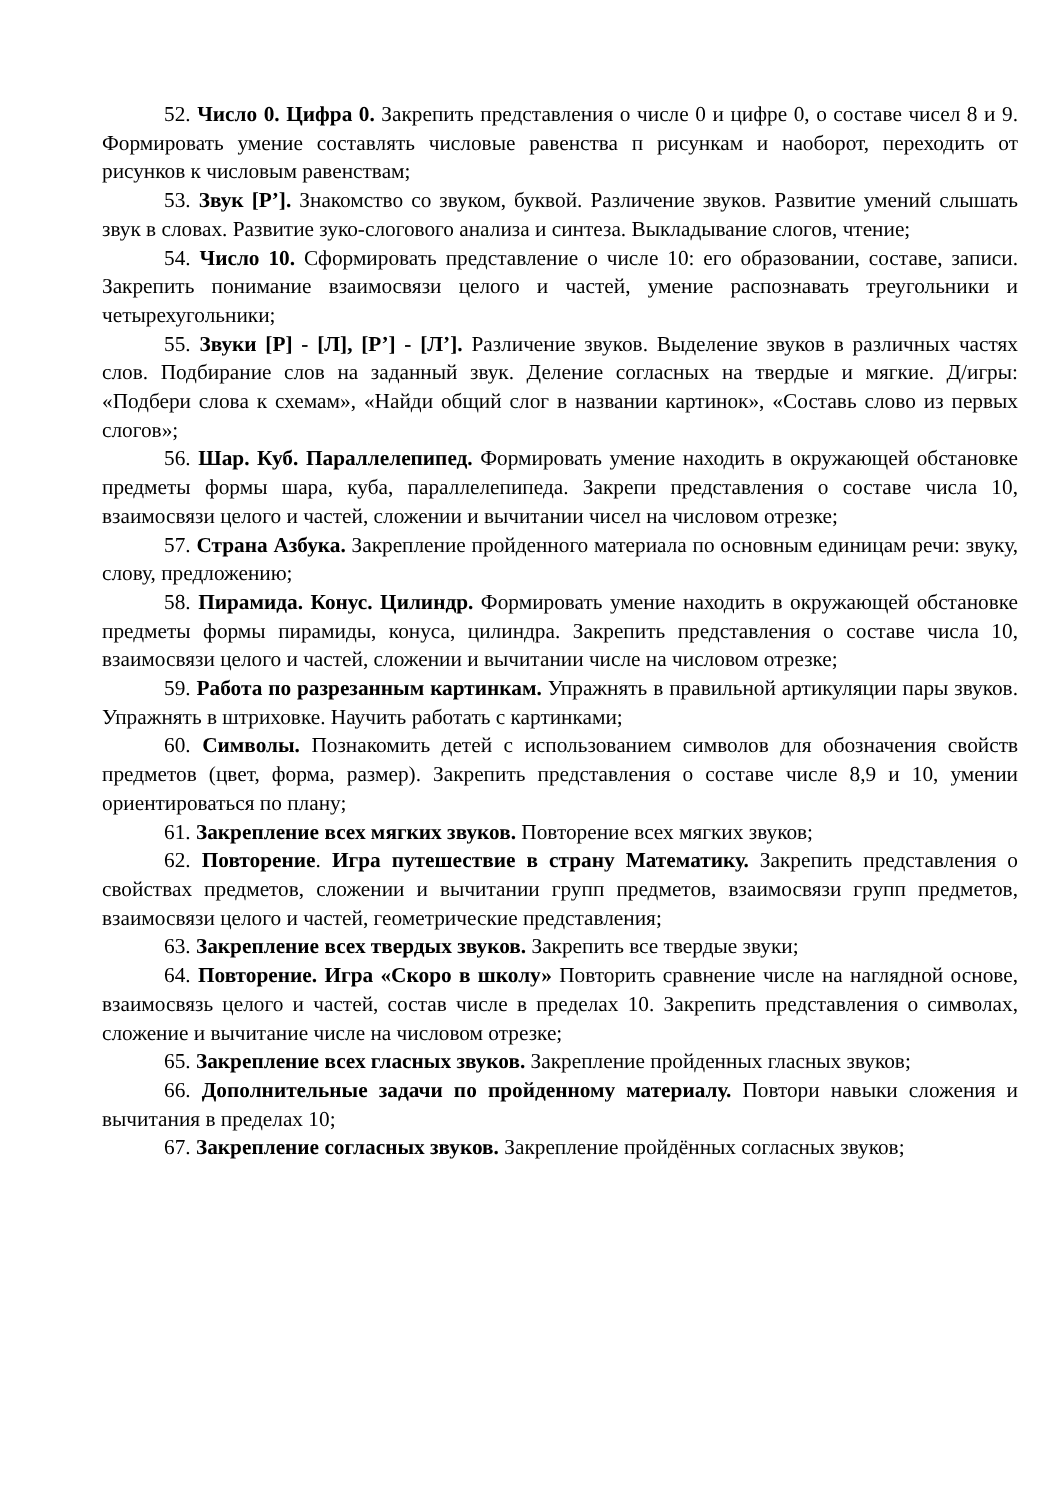52. Число 0. Цифра 0. Закрепить представления о числе 0 и цифре 0, о составе чисел 8 и 9. Формировать умение составлять числовые равенства п рисункам и наоборот, переходить от рисунков к числовым равенствам;
53. Звук [Р’]. Знакомство со звуком, буквой. Различение звуков. Развитие умений слышать звук в словах. Развитие зуко-слогового анализа и синтеза. Выкладывание слогов, чтение;
54. Число 10. Сформировать представление о числе 10: его образовании, составе, записи. Закрепить понимание взаимосвязи целого и частей, умение распознавать треугольники и четырехугольники;
55. Звуки [Р] - [Л], [Р’] - [Л’]. Различение звуков. Выделение звуков в различных частях слов. Подбирание слов на заданный звук. Деление согласных на твердые и мягкие. Д/игры: «Подбери слова к схемам», «Найди общий слог в названии картинок», «Составь слово из первых слогов»;
56. Шар. Куб. Параллелепипед. Формировать умение находить в окружающей обстановке предметы формы шара, куба, параллелепипеда. Закрепи представления о составе числа 10, взаимосвязи целого и частей, сложении и вычитании чисел на числовом отрезке;
57. Страна Азбука. Закрепление пройденного материала по основным единицам речи: звуку, слову, предложению;
58. Пирамида. Конус. Цилиндр. Формировать умение находить в окружающей обстановке предметы формы пирамиды, конуса, цилиндра. Закрепить представления о составе числа 10, взаимосвязи целого и частей, сложении и вычитании числе на числовом отрезке;
59. Работа по разрезанным картинкам. Упражнять в правильной артикуляции пары звуков. Упражнять в штриховке. Научить работать с картинками;
60. Символы. Познакомить детей с использованием символов для обозначения свойств предметов (цвет, форма, размер). Закрепить представления о составе числе 8,9 и 10, умении ориентироваться по плану;
61. Закрепление всех мягких звуков. Повторение всех мягких звуков;
62. Повторение. Игра путешествие в страну Математику. Закрепить представления о свойствах предметов, сложении и вычитании групп предметов, взаимосвязи групп предметов, взаимосвязи целого и частей, геометрические представления;
63. Закрепление всех твердых звуков. Закрепить все твердые звуки;
64. Повторение. Игра «Скоро в школу» Повторить сравнение числе на наглядной основе, взаимосвязь целого и частей, состав числе в пределах 10. Закрепить представления о символах, сложение и вычитание числе на числовом отрезке;
65. Закрепление всех гласных звуков. Закрепление пройденных гласных звуков;
66. Дополнительные задачи по пройденному материалу. Повтори навыки сложения и вычитания в пределах 10;
67. Закрепление согласных звуков. Закрепление пройдённых согласных звуков;